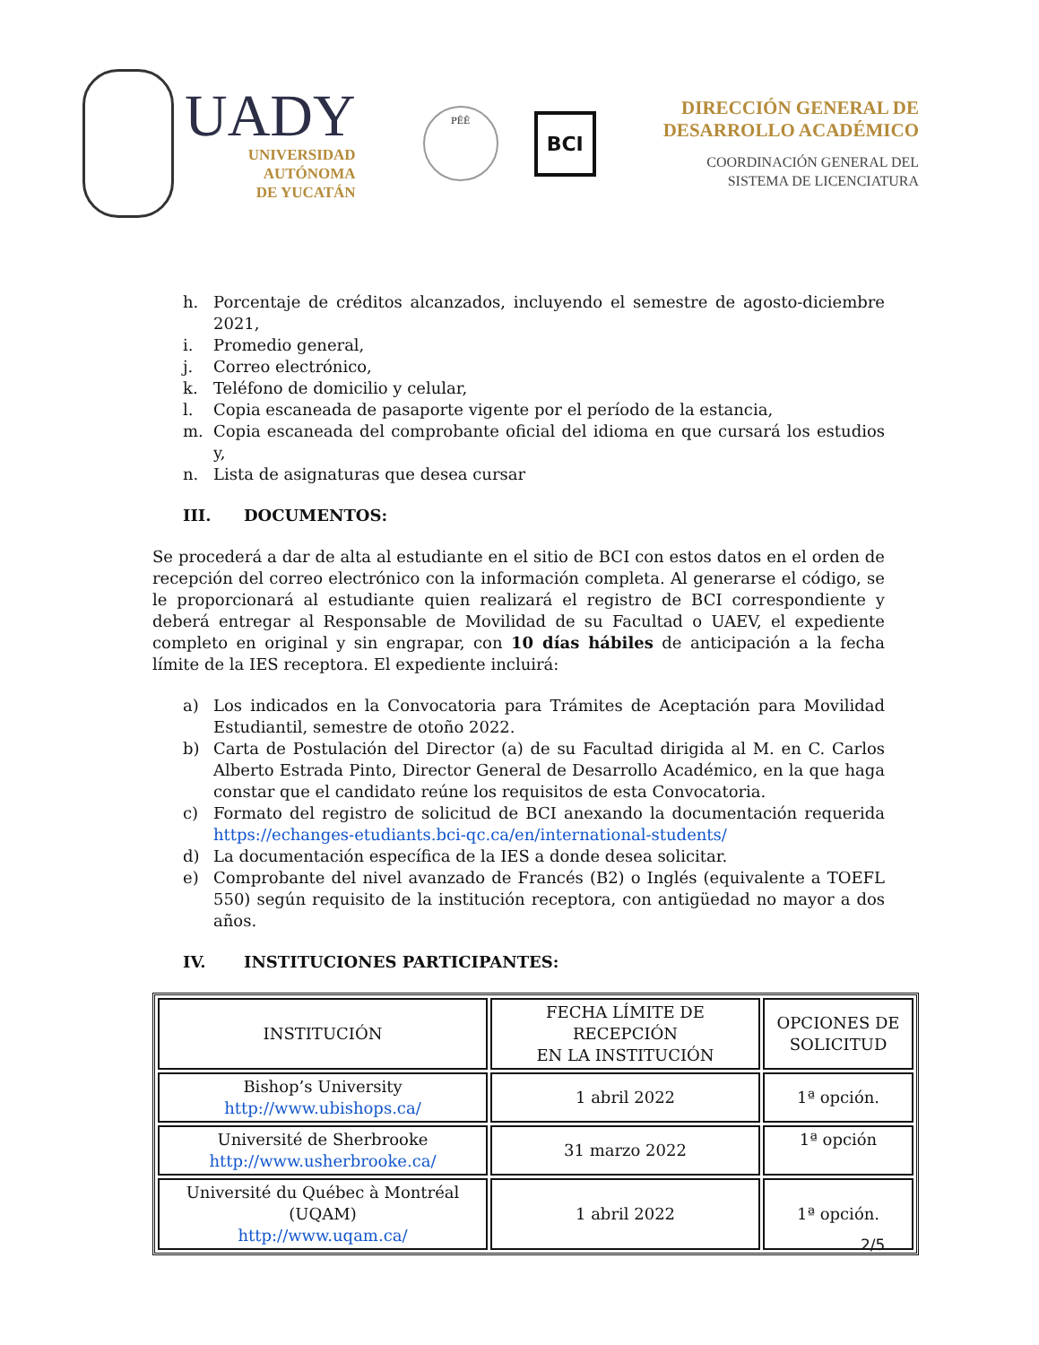UADY
UNIVERSIDAD
AUTÓNOMA
DE YUCATÁN
PÊÊ
BCI
DIRECCIÓN GENERAL DE
DESARROLLO ACADÉMICO
COORDINACIÓN GENERAL DEL
SISTEMA DE LICENCIATURA
h. Porcentaje de créditos alcanzados, incluyendo el semestre de agosto-diciembre 2021,
i. Promedio general,
j. Correo electrónico,
k. Teléfono de domicilio y celular,
l. Copia escaneada de pasaporte vigente por el período de la estancia,
m. Copia escaneada del comprobante oficial del idioma en que cursará los estudios y,
n. Lista de asignaturas que desea cursar
III. DOCUMENTOS:
Se procederá a dar de alta al estudiante en el sitio de BCI con estos datos en el orden de recepción del correo electrónico con la información completa. Al generarse el código, se le proporcionará al estudiante quien realizará el registro de BCI correspondiente y deberá entregar al Responsable de Movilidad de su Facultad o UAEV, el expediente completo en original y sin engrapar, con 10 días hábiles de anticipación a la fecha límite de la IES receptora. El expediente incluirá:
a) Los indicados en la Convocatoria para Trámites de Aceptación para Movilidad Estudiantil, semestre de otoño 2022.
b) Carta de Postulación del Director (a) de su Facultad dirigida al M. en C. Carlos Alberto Estrada Pinto, Director General de Desarrollo Académico, en la que haga constar que el candidato reúne los requisitos de esta Convocatoria.
c) Formato del registro de solicitud de BCI anexando la documentación requerida https://echanges-etudiants.bci-qc.ca/en/international-students/
d) La documentación específica de la IES a donde desea solicitar.
e) Comprobante del nivel avanzado de Francés (B2) o Inglés (equivalente a TOEFL 550) según requisito de la institución receptora, con antigüedad no mayor a dos años.
IV. INSTITUCIONES PARTICIPANTES:
| INSTITUCIÓN | FECHA LÍMITE DE RECEPCIÓN EN LA INSTITUCIÓN | OPCIONES DE SOLICITUD |
| Bishop’s University http://www.ubishops.ca/ | 1 abril 2022 | 1ª opción. |
| Université de Sherbrooke http://www.usherbrooke.ca/ | 31 marzo 2022 | 1ª opción |
| Université du Québec à Montréal (UQAM) http://www.uqam.ca/ | 1 abril 2022 | 1ª opción. |
2/5